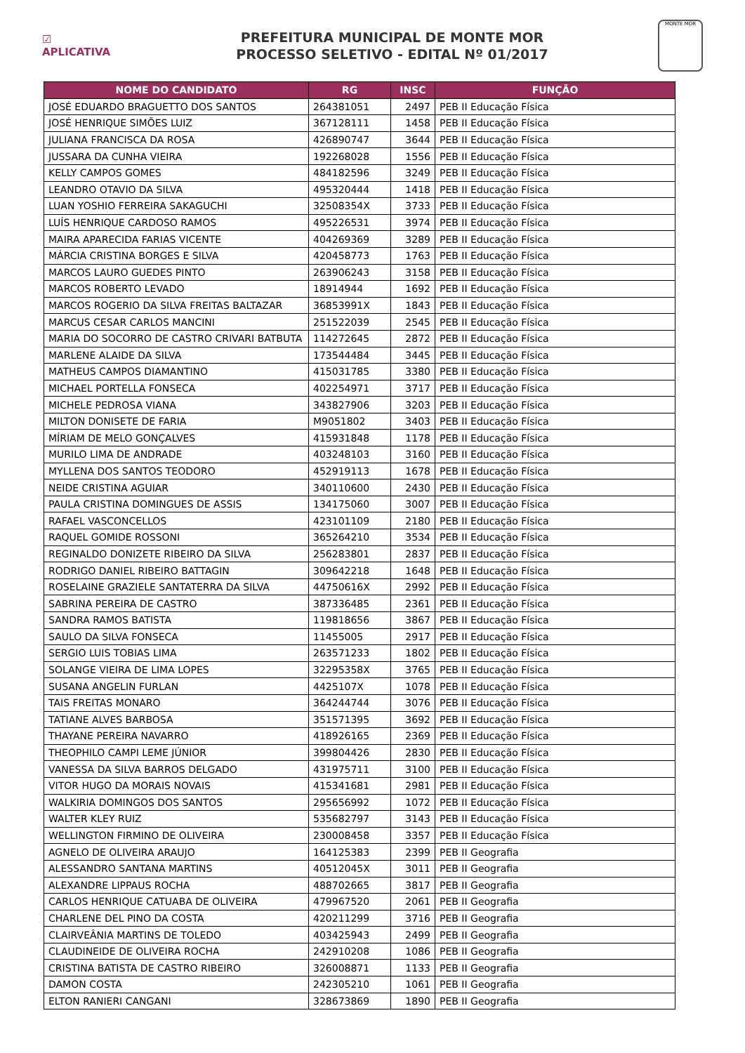☑
APLICATIVA
PREFEITURA MUNICIPAL DE MONTE MOR
PROCESSO SELETIVO - EDITAL Nº 01/2017
MONTE MOR
| NOME DO CANDIDATO | RG | INSC | FUNÇÃO |
| --- | --- | --- | --- |
| JOSÉ EDUARDO BRAGUETTO DOS SANTOS | 264381051 | 2497 | PEB II Educação Física |
| JOSÉ HENRIQUE SIMÕES LUIZ | 367128111 | 1458 | PEB II Educação Física |
| JULIANA FRANCISCA DA ROSA | 426890747 | 3644 | PEB II Educação Física |
| JUSSARA DA CUNHA VIEIRA | 192268028 | 1556 | PEB II Educação Física |
| KELLY CAMPOS GOMES | 484182596 | 3249 | PEB II Educação Física |
| LEANDRO OTAVIO DA SILVA | 495320444 | 1418 | PEB II Educação Física |
| LUAN YOSHIO FERREIRA SAKAGUCHI | 32508354X | 3733 | PEB II Educação Física |
| LUÍS HENRIQUE CARDOSO RAMOS | 495226531 | 3974 | PEB II Educação Física |
| MAIRA APARECIDA FARIAS VICENTE | 404269369 | 3289 | PEB II Educação Física |
| MÁRCIA CRISTINA BORGES E SILVA | 420458773 | 1763 | PEB II Educação Física |
| MARCOS LAURO GUEDES PINTO | 263906243 | 3158 | PEB II Educação Física |
| MARCOS ROBERTO LEVADO | 18914944 | 1692 | PEB II Educação Física |
| MARCOS ROGERIO DA SILVA FREITAS BALTAZAR | 36853991X | 1843 | PEB II Educação Física |
| MARCUS CESAR CARLOS MANCINI | 251522039 | 2545 | PEB II Educação Física |
| MARIA DO SOCORRO DE CASTRO CRIVARI BATBUTA | 114272645 | 2872 | PEB II Educação Física |
| MARLENE ALAIDE DA SILVA | 173544484 | 3445 | PEB II Educação Física |
| MATHEUS CAMPOS DIAMANTINO | 415031785 | 3380 | PEB II Educação Física |
| MICHAEL PORTELLA FONSECA | 402254971 | 3717 | PEB II Educação Física |
| MICHELE PEDROSA VIANA | 343827906 | 3203 | PEB II Educação Física |
| MILTON DONISETE DE FARIA | M9051802 | 3403 | PEB II Educação Física |
| MÍRIAM DE MELO GONÇALVES | 415931848 | 1178 | PEB II Educação Física |
| MURILO LIMA DE ANDRADE | 403248103 | 3160 | PEB II Educação Física |
| MYLLENA DOS SANTOS TEODORO | 452919113 | 1678 | PEB II Educação Física |
| NEIDE CRISTINA AGUIAR | 340110600 | 2430 | PEB II Educação Física |
| PAULA CRISTINA DOMINGUES DE ASSIS | 134175060 | 3007 | PEB II Educação Física |
| RAFAEL VASCONCELLOS | 423101109 | 2180 | PEB II Educação Física |
| RAQUEL GOMIDE ROSSONI | 365264210 | 3534 | PEB II Educação Física |
| REGINALDO DONIZETE RIBEIRO DA SILVA | 256283801 | 2837 | PEB II Educação Física |
| RODRIGO DANIEL RIBEIRO BATTAGIN | 309642218 | 1648 | PEB II Educação Física |
| ROSELAINE GRAZIELE SANTATERRA DA SILVA | 44750616X | 2992 | PEB II Educação Física |
| SABRINA PEREIRA DE CASTRO | 387336485 | 2361 | PEB II Educação Física |
| SANDRA RAMOS BATISTA | 119818656 | 3867 | PEB II Educação Física |
| SAULO DA SILVA FONSECA | 11455005 | 2917 | PEB II Educação Física |
| SERGIO LUIS TOBIAS LIMA | 263571233 | 1802 | PEB II Educação Física |
| SOLANGE VIEIRA DE LIMA LOPES | 32295358X | 3765 | PEB II Educação Física |
| SUSANA ANGELIN FURLAN | 4425107X | 1078 | PEB II Educação Física |
| TAIS FREITAS MONARO | 364244744 | 3076 | PEB II Educação Física |
| TATIANE ALVES BARBOSA | 351571395 | 3692 | PEB II Educação Física |
| THAYANE PEREIRA NAVARRO | 418926165 | 2369 | PEB II Educação Física |
| THEOPHILO CAMPI LEME JÚNIOR | 399804426 | 2830 | PEB II Educação Física |
| VANESSA DA SILVA BARROS DELGADO | 431975711 | 3100 | PEB II Educação Física |
| VITOR HUGO DA MORAIS NOVAIS | 415341681 | 2981 | PEB II Educação Física |
| WALKIRIA DOMINGOS DOS SANTOS | 295656992 | 1072 | PEB II Educação Física |
| WALTER KLEY RUIZ | 535682797 | 3143 | PEB II Educação Física |
| WELLINGTON FIRMINO DE OLIVEIRA | 230008458 | 3357 | PEB II Educação Física |
| AGNELO DE OLIVEIRA ARAUJO | 164125383 | 2399 | PEB II Geografia |
| ALESSANDRO SANTANA MARTINS | 40512045X | 3011 | PEB II Geografia |
| ALEXANDRE LIPPAUS ROCHA | 488702665 | 3817 | PEB II Geografia |
| CARLOS HENRIQUE CATUABA DE OLIVEIRA | 479967520 | 2061 | PEB II Geografia |
| CHARLENE DEL PINO DA COSTA | 420211299 | 3716 | PEB II Geografia |
| CLAIRVEÂNIA MARTINS DE TOLEDO | 403425943 | 2499 | PEB II Geografia |
| CLAUDINEIDE DE OLIVEIRA ROCHA | 242910208 | 1086 | PEB II Geografia |
| CRISTINA BATISTA DE CASTRO RIBEIRO | 326008871 | 1133 | PEB II Geografia |
| DAMON COSTA | 242305210 | 1061 | PEB II Geografia |
| ELTON RANIERI CANGANI | 328673869 | 1890 | PEB II Geografia |